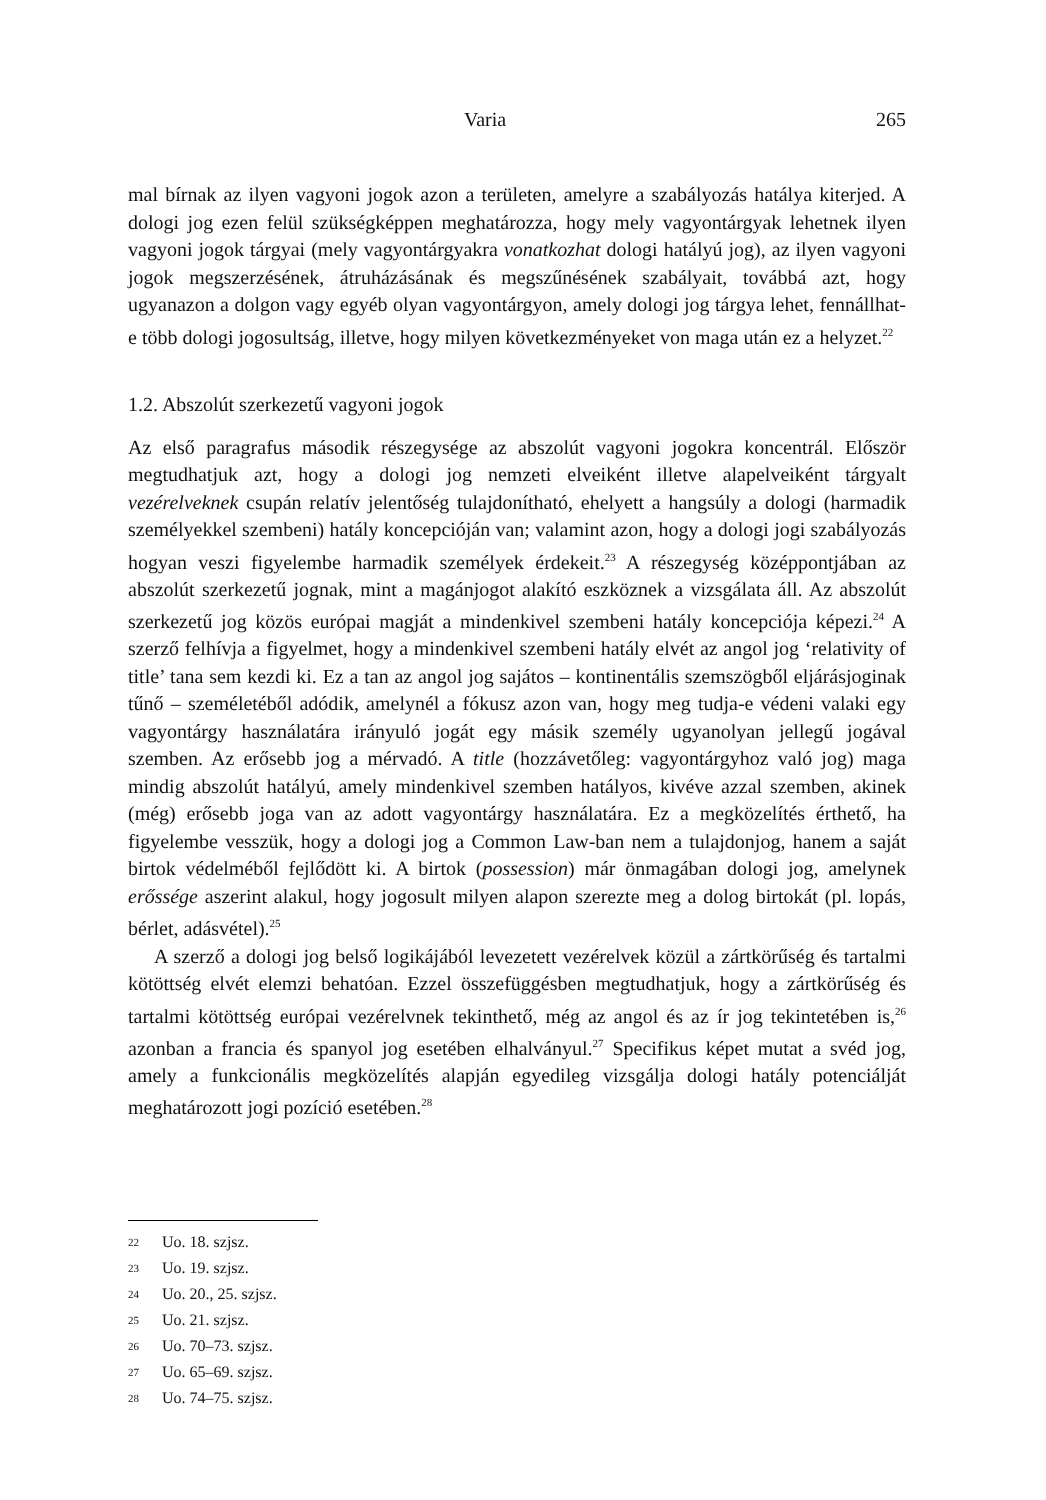Varia 265
mal bírnak az ilyen vagyoni jogok azon a területen, amelyre a szabályozás hatálya kiterjed. A dologi jog ezen felül szükségképpen meghatározza, hogy mely vagyontárgyak lehetnek ilyen vagyoni jogok tárgyai (mely vagyontárgyakra vonatkozhat dologi hatályú jog), az ilyen vagyoni jogok megszerzésének, átruházásának és megszűnésének szabályait, továbbá azt, hogy ugyanazon a dolgon vagy egyéb olyan vagyontárgyon, amely dologi jog tárgya lehet, fennállhat-e több dologi jogosultság, illetve, hogy milyen következményeket von maga után ez a helyzet.<sup>22</sup>
1.2. Abszolút szerkezetű vagyoni jogok
Az első paragrafus második részegysége az abszolút vagyoni jogokra koncentrál. Először megtudhatjuk azt, hogy a dologi jog nemzeti elveiként illetve alapelveiként tárgyalt vezérelveknek csupán relatív jelentőség tulajdonítható, ehelyett a hangsúly a dologi (harmadik személyekkel szembeni) hatály koncepcióján van; valamint azon, hogy a dologi jogi szabályozás hogyan veszi figyelembe harmadik személyek érdekeit.<sup>23</sup> A részegység középpontjában az abszolút szerkezetű jognak, mint a magánjogot alakító eszköznek a vizsgálata áll. Az abszolút szerkezetű jog közös európai magját a mindenkivel szembeni hatály koncepciója képezi.<sup>24</sup> A szerző felhívja a figyelmet, hogy a mindenkivel szembeni hatály elvét az angol jog ‘relativity of title’ tana sem kezdi ki. Ez a tan az angol jog sajátos – kontinentális szemszögből eljárásjoginak tűnő – személetéből adódik, amelynél a fókusz azon van, hogy meg tudja-e védeni valaki egy vagyontárgy használatára irányuló jogát egy másik személy ugyanolyan jellegű jogával szemben. Az erősebb jog a mérvadó. A title (hozzávetőleg: vagyontárgyhoz való jog) maga mindig abszolút hatályú, amely mindenkivel szemben hatályos, kivéve azzal szemben, akinek (még) erősebb joga van az adott vagyontárgy használatára. Ez a megközelítés érthető, ha figyelembe vesszük, hogy a dologi jog a Common Law-ban nem a tulajdonjog, hanem a saját birtok védelméből fejlődött ki. A birtok (possession) már önmagában dologi jog, amelynek erőssége aszerint alakul, hogy jogosult milyen alapon szerezte meg a dolog birtokát (pl. lopás, bérlet, adásvétel).<sup>25</sup>
A szerző a dologi jog belső logikájából levezetett vezérelvek közül a zártkörűség és tartalmi kötöttség elvét elemzi behatóan. Ezzel összefüggésben megtudhatjuk, hogy a zártkörűség és tartalmi kötöttség európai vezérelvnek tekinthető, még az angol és az ír jog tekintetében is,<sup>26</sup> azonban a francia és spanyol jog esetében elhalványul.<sup>27</sup> Specifikus képet mutat a svéd jog, amely a funkcionális megközelítés alapján egyedileg vizsgálja dologi hatály potenciálját meghatározott jogi pozíció esetében.<sup>28</sup>
22 Uo. 18. szjsz.
23 Uo. 19. szjsz.
24 Uo. 20., 25. szjsz.
25 Uo. 21. szjsz.
26 Uo. 70–73. szjsz.
27 Uo. 65–69. szjsz.
28 Uo. 74–75. szjsz.